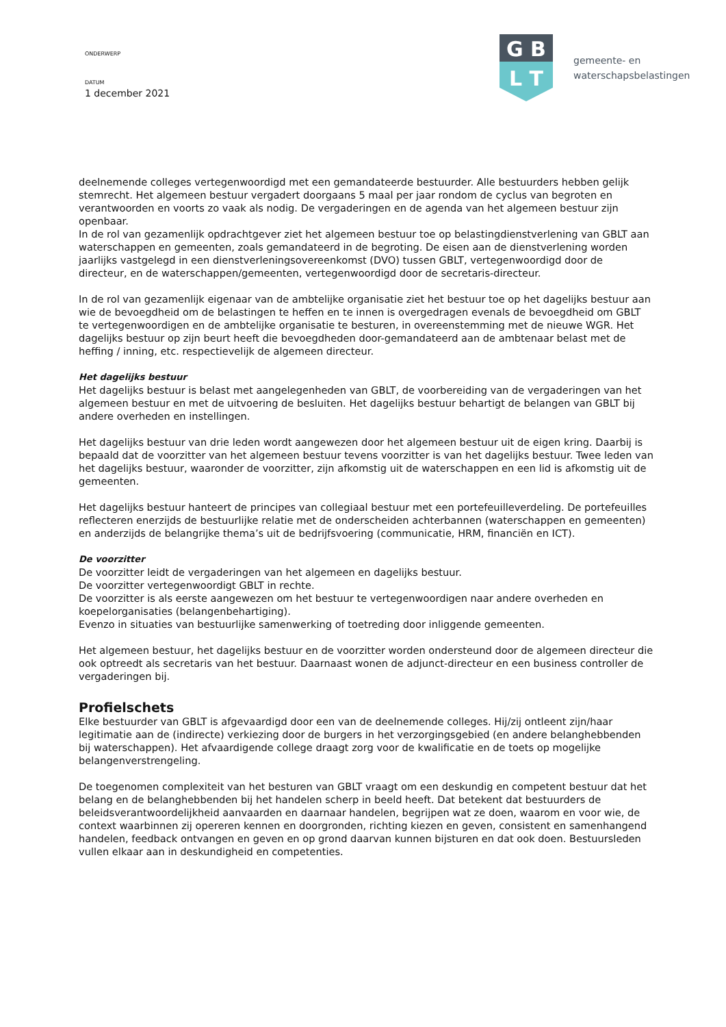ONDERWERP
DATUM
1 december 2021
G B
L T
gemeente- en
waterschapsbelastingen
deelnemende colleges vertegenwoordigd met een gemandateerde bestuurder. Alle bestuurders hebben gelijk stemrecht. Het algemeen bestuur vergadert doorgaans 5 maal per jaar rondom de cyclus van begroten en verantwoorden en voorts zo vaak als nodig. De vergaderingen en de agenda van het algemeen bestuur zijn openbaar.
In de rol van gezamenlijk opdrachtgever ziet het algemeen bestuur toe op belastingdienstverlening van GBLT aan waterschappen en gemeenten, zoals gemandateerd in de begroting. De eisen aan de dienstverlening worden jaarlijks vastgelegd in een dienstverleningsovereenkomst (DVO) tussen GBLT, vertegenwoordigd door de directeur, en de waterschappen/gemeenten, vertegenwoordigd door de secretaris-directeur.
In de rol van gezamenlijk eigenaar van de ambtelijke organisatie ziet het bestuur toe op het dagelijks bestuur aan wie de bevoegdheid om de belastingen te heffen en te innen is overgedragen evenals de bevoegdheid om GBLT te vertegenwoordigen en de ambtelijke organisatie te besturen, in overeenstemming met de nieuwe WGR. Het dagelijks bestuur op zijn beurt heeft die bevoegdheden door-gemandateerd aan de ambtenaar belast met de heffing / inning, etc. respectievelijk de algemeen directeur.
Het dagelijks bestuur
Het dagelijks bestuur is belast met aangelegenheden van GBLT, de voorbereiding van de vergaderingen van het algemeen bestuur en met de uitvoering de besluiten. Het dagelijks bestuur behartigt de belangen van GBLT bij andere overheden en instellingen.
Het dagelijks bestuur van drie leden wordt aangewezen door het algemeen bestuur uit de eigen kring. Daarbij is bepaald dat de voorzitter van het algemeen bestuur tevens voorzitter is van het dagelijks bestuur. Twee leden van het dagelijks bestuur, waaronder de voorzitter, zijn afkomstig uit de waterschappen en een lid is afkomstig uit de gemeenten.
Het dagelijks bestuur hanteert de principes van collegiaal bestuur met een portefeuilleverdeling. De portefeuilles reflecteren enerzijds de bestuurlijke relatie met de onderscheiden achterbannen (waterschappen en gemeenten) en anderzijds de belangrijke thema’s uit de bedrijfsvoering (communicatie, HRM, financiën en ICT).
De voorzitter
De voorzitter leidt de vergaderingen van het algemeen en dagelijks bestuur.
De voorzitter vertegenwoordigt GBLT in rechte.
De voorzitter is als eerste aangewezen om het bestuur te vertegenwoordigen naar andere overheden en koepelorganisaties (belangenbehartiging).
Evenzo in situaties van bestuurlijke samenwerking of toetreding door inliggende gemeenten.
Het algemeen bestuur, het dagelijks bestuur en de voorzitter worden ondersteund door de algemeen directeur die ook optreedt als secretaris van het bestuur. Daarnaast wonen de adjunct-directeur en een business controller de vergaderingen bij.
Profielschets
Elke bestuurder van GBLT is afgevaardigd door een van de deelnemende colleges. Hij/zij ontleent zijn/haar legitimatie aan de (indirecte) verkiezing door de burgers in het verzorgingsgebied (en andere belanghebbenden bij waterschappen). Het afvaardigende college draagt zorg voor de kwalificatie en de toets op mogelijke belangenverstrengeling.
De toegenomen complexiteit van het besturen van GBLT vraagt om een deskundig en competent bestuur dat het belang en de belanghebbenden bij het handelen scherp in beeld heeft. Dat betekent dat bestuurders de beleidsverantwoordelijkheid aanvaarden en daarnaar handelen, begrijpen wat ze doen, waarom en voor wie, de context waarbinnen zij opereren kennen en doorgronden, richting kiezen en geven, consistent en samenhangend handelen, feedback ontvangen en geven en op grond daarvan kunnen bijsturen en dat ook doen. Bestuursleden vullen elkaar aan in deskundigheid en competenties.